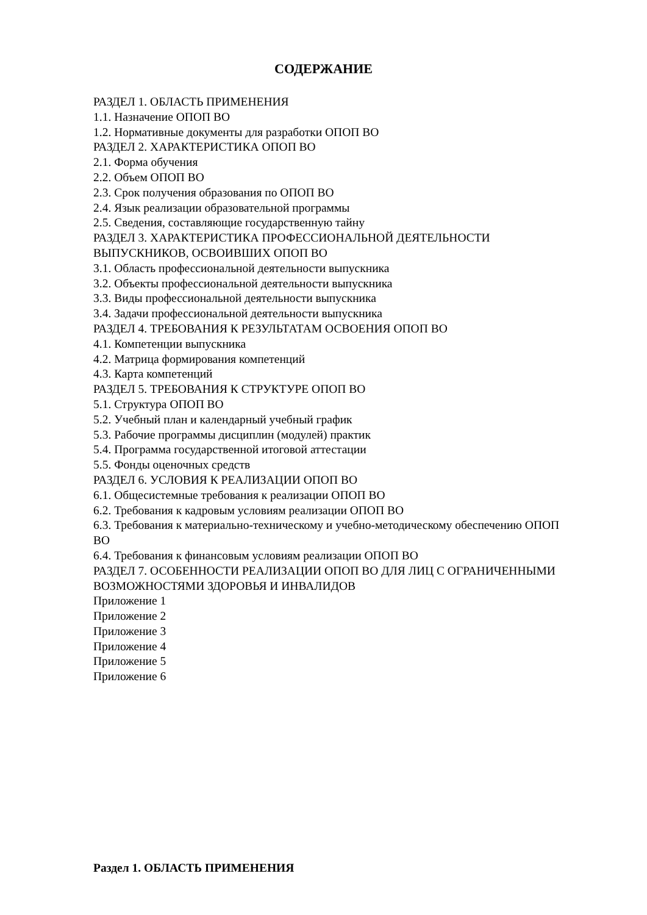СОДЕРЖАНИЕ
РАЗДЕЛ 1. ОБЛАСТЬ ПРИМЕНЕНИЯ
1.1. Назначение ОПОП ВО
1.2. Нормативные документы для разработки ОПОП ВО
РАЗДЕЛ 2. ХАРАКТЕРИСТИКА ОПОП ВО
2.1. Форма обучения
2.2. Объем ОПОП ВО
2.3. Срок получения образования по ОПОП ВО
2.4. Язык реализации образовательной программы
2.5. Сведения, составляющие государственную тайну
РАЗДЕЛ 3. ХАРАКТЕРИСТИКА ПРОФЕССИОНАЛЬНОЙ ДЕЯТЕЛЬНОСТИ ВЫПУСКНИКОВ, ОСВОИВШИХ ОПОП ВО
3.1. Область профессиональной деятельности выпускника
3.2. Объекты профессиональной деятельности выпускника
3.3. Виды профессиональной деятельности выпускника
3.4. Задачи профессиональной деятельности выпускника
РАЗДЕЛ 4. ТРЕБОВАНИЯ К РЕЗУЛЬТАТАМ ОСВОЕНИЯ ОПОП ВО
4.1. Компетенции выпускника
4.2. Матрица формирования компетенций
4.3. Карта компетенций
РАЗДЕЛ 5. ТРЕБОВАНИЯ К СТРУКТУРЕ ОПОП ВО
5.1. Структура ОПОП ВО
5.2. Учебный план и календарный учебный график
5.3. Рабочие программы дисциплин (модулей) практик
5.4. Программа государственной итоговой аттестации
5.5. Фонды оценочных средств
РАЗДЕЛ 6. УСЛОВИЯ К РЕАЛИЗАЦИИ ОПОП ВО
6.1. Общесистемные требования к реализации ОПОП ВО
6.2. Требования к кадровым условиям реализации ОПОП ВО
6.3. Требования к материально-техническому и учебно-методическому обеспечению ОПОП ВО
6.4. Требования к финансовым условиям реализации ОПОП ВО
РАЗДЕЛ 7. ОСОБЕННОСТИ РЕАЛИЗАЦИИ ОПОП ВО ДЛЯ ЛИЦ С ОГРАНИЧЕННЫМИ ВОЗМОЖНОСТЯМИ ЗДОРОВЬЯ И ИНВАЛИДОВ
Приложение 1
Приложение 2
Приложение 3
Приложение 4
Приложение 5
Приложение 6
Раздел 1. ОБЛАСТЬ ПРИМЕНЕНИЯ